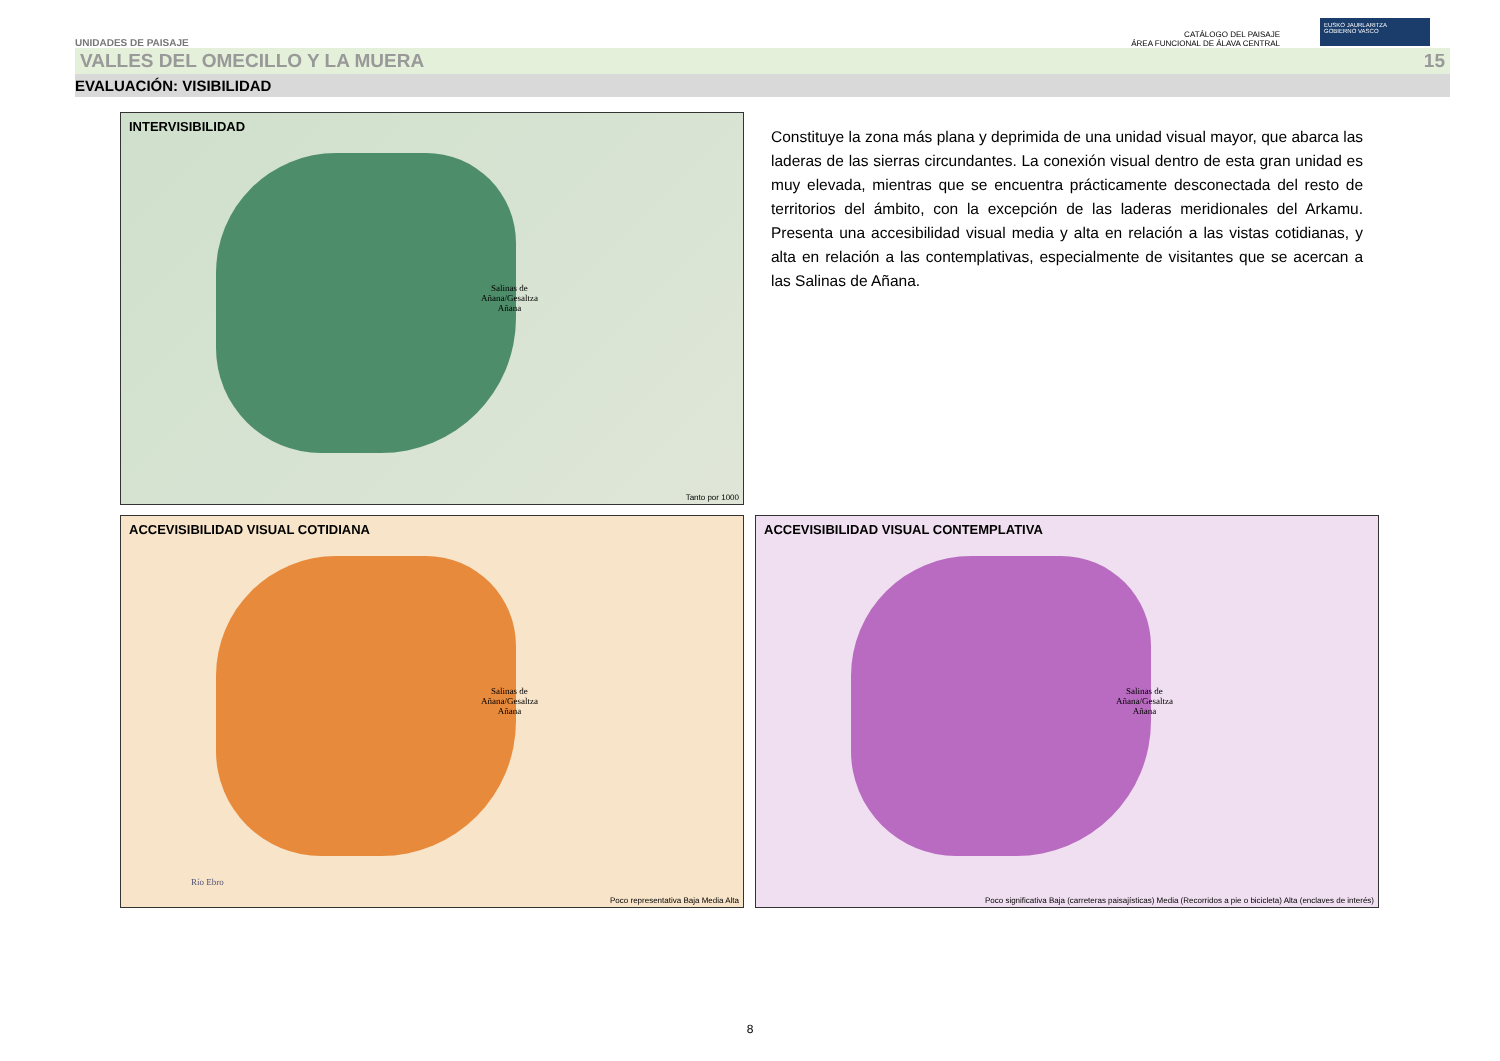UNIDADES DE PAISAJE
CATÁLOGO DEL PAISAJE
ÁREA FUNCIONAL DE ÁLAVA CENTRAL
EUSKO JAURLARITZA
GOBIERNO VASCO
VALLES DEL OMECILLO Y LA MUERA 15
EVALUACIÓN: VISIBILIDAD
INTERVISIBILIDAD
Salinas de
Añana/Gesaltza
Añana
Tanto por 1000
Constituye la zona más plana y deprimida de una unidad visual mayor, que abarca las laderas de las sierras circundantes. La conexión visual dentro de esta gran unidad es muy elevada, mientras que se encuentra prácticamente desconectada del resto de territorios del ámbito, con la excepción de las laderas meridionales del Arkamu. Presenta una accesibilidad visual media y alta en relación a las vistas cotidianas, y alta en relación a las contemplativas, especialmente de visitantes que se acercan a las Salinas de Añana.
ACCEVISIBILIDAD VISUAL COTIDIANA
Salinas de
Añana/Gesaltza
Añana
Río Ebro
Poco representativa Baja Media Alta
ACCEVISIBILIDAD VISUAL CONTEMPLATIVA
Salinas de
Añana/Gesaltza
Añana
Poco significativa Baja (carreteras paisajísticas) Media (Recorridos a pie o bicicleta) Alta (enclaves de interés)
8